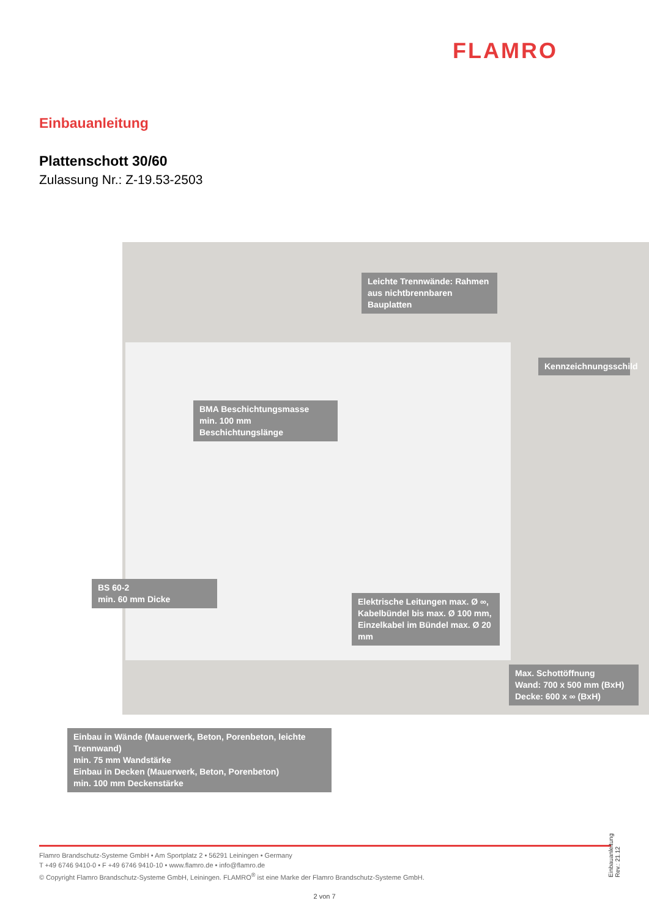FLAMRO
Einbauanleitung
Plattenschott 30/60
Zulassung Nr.: Z-19.53-2503
Leichte Trennwände: Rahmen aus nichtbrennbaren Bauplatten
Kennzeichnungsschild
BMA Beschichtungsmasse
min. 100 mm Beschichtungslänge
BS 60-2
min. 60 mm Dicke
Elektrische Leitungen max. Ø ∞,
Kabelbündel bis max. Ø 100 mm,
Einzelkabel im Bündel max. Ø 20 mm
Max. Schottöffnung
Wand: 700 x 500 mm (BxH)
Decke: 600 x ∞ (BxH)
Einbau in Wände (Mauerwerk, Beton, Porenbeton, leichte Trennwand)
min. 75 mm Wandstärke
Einbau in Decken (Mauerwerk, Beton, Porenbeton)
min. 100 mm Deckenstärke
Flamro Brandschutz-Systeme GmbH • Am Sportplatz 2 • 56291 Leiningen • Germany
T +49 6746 9410-0 • F +49 6746 9410-10 • www.flamro.de • info@flamro.de
© Copyright Flamro Brandschutz-Systeme GmbH, Leiningen. FLAMRO<sup>®</sup> ist eine Marke der Flamro Brandschutz-Systeme GmbH.
Einbauanleitung Rev.: 21.12
2 von 7